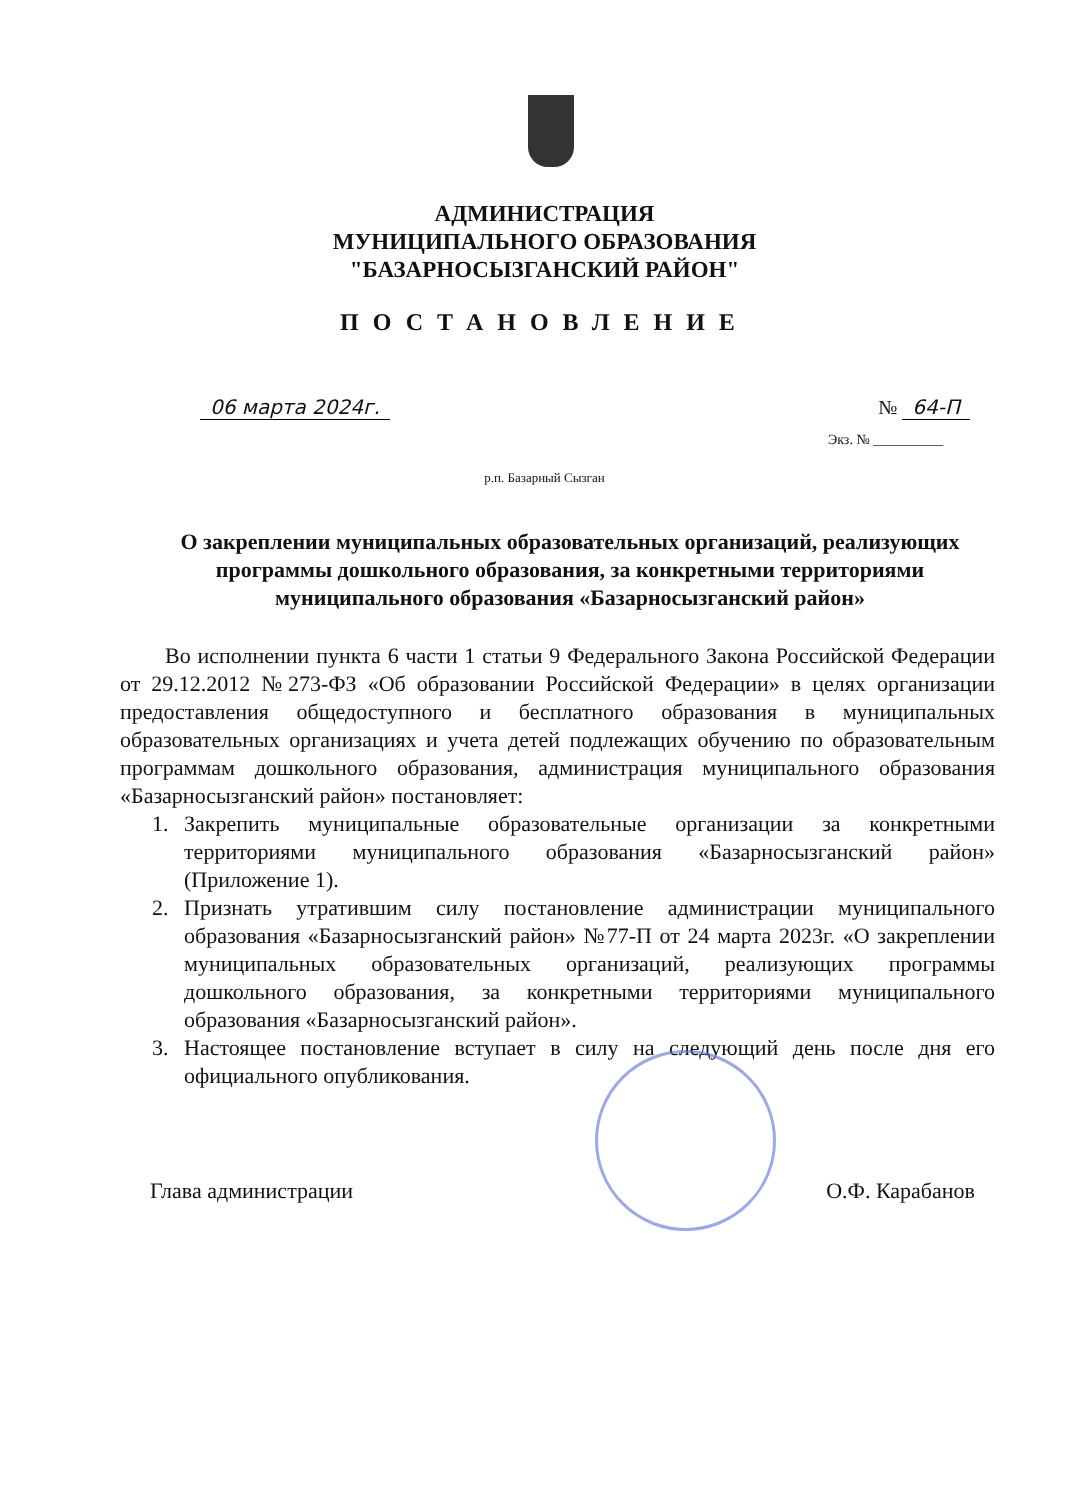АДМИНИСТРАЦИЯ
МУНИЦИПАЛЬНОГО ОБРАЗОВАНИЯ
"БАЗАРНОСЫЗГАНСКИЙ РАЙОН"
ПОСТАНОВЛЕНИЕ
06 марта 2024г. № 64-П
Экз. № __________
р.п. Базарный Сызган
О закреплении муниципальных образовательных организаций, реализующих программы дошкольного образования, за конкретными территориями муниципального образования «Базарносызганский район»
Во исполнении пункта 6 части 1 статьи 9 Федерального Закона Российской Федерации от 29.12.2012 №273-ФЗ «Об образовании Российской Федерации» в целях организации предоставления общедоступного и бесплатного образования в муниципальных образовательных организациях и учета детей подлежащих обучению по образовательным программам дошкольного образования, администрация муниципального образования «Базарносызганский район» постановляет:
1. Закрепить муниципальные образовательные организации за конкретными территориями муниципального образования «Базарносызганский район» (Приложение 1).
2. Признать утратившим силу постановление администрации муниципального образования «Базарносызганский район» №77-П от 24 марта 2023г. «О закреплении муниципальных образовательных организаций, реализующих программы дошкольного образования, за конкретными территориями муниципального образования «Базарносызганский район».
3. Настоящее постановление вступает в силу на следующий день после дня его официального опубликования.
Глава администрации О.Ф. Карабанов